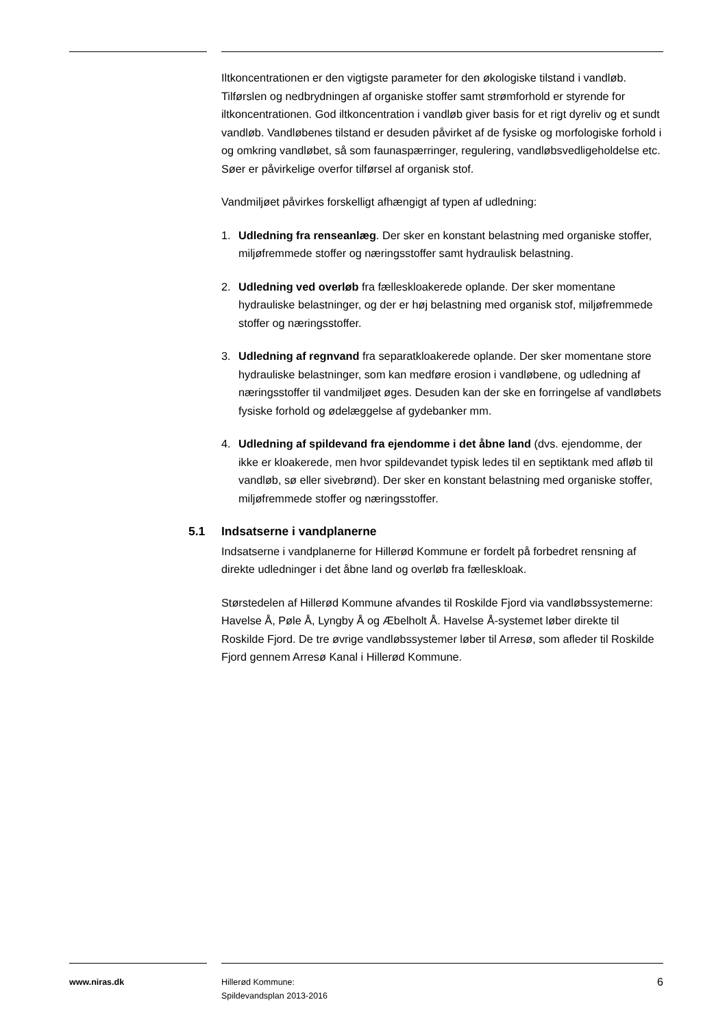Iltkoncentrationen er den vigtigste parameter for den økologiske tilstand i vandløb. Tilførslen og nedbrydningen af organiske stoffer samt strømforhold er styrende for iltkoncentrationen. God iltkoncentration i vandløb giver basis for et rigt dyreliv og et sundt vandløb. Vandløbenes tilstand er desuden påvirket af de fysiske og morfologiske forhold i og omkring vandløbet, så som faunaspærringer, regulering, vandløbsvedligeholdelse etc. Søer er påvirkelige overfor tilførsel af organisk stof.
Vandmiljøet påvirkes forskelligt afhængigt af typen af udledning:
1. Udledning fra renseanlæg. Der sker en konstant belastning med organiske stoffer, miljøfremmede stoffer og næringsstoffer samt hydraulisk belastning.
2. Udledning ved overløb fra fælleskloakerede oplande. Der sker momentane hydrauliske belastninger, og der er høj belastning med organisk stof, miljøfremmede stoffer og næringsstoffer.
3. Udledning af regnvand fra separatkloakerede oplande. Der sker momentane store hydrauliske belastninger, som kan medføre erosion i vandløbene, og udledning af næringsstoffer til vandmiljøet øges. Desuden kan der ske en forringelse af vandløbets fysiske forhold og ødelæggelse af gydebanker mm.
4. Udledning af spildevand fra ejendomme i det åbne land (dvs. ejendomme, der ikke er kloakerede, men hvor spildevandet typisk ledes til en septiktank med afløb til vandløb, sø eller sivebrønd). Der sker en konstant belastning med organiske stoffer, miljøfremmede stoffer og næringsstoffer.
5.1 Indsatserne i vandplanerne
Indsatserne i vandplanerne for Hillerød Kommune er fordelt på forbedret rensning af direkte udledninger i det åbne land og overløb fra fælleskloak.
Størstedelen af Hillerød Kommune afvandes til Roskilde Fjord via vandløbssystemerne: Havelse Å, Pøle Å, Lyngby Å og Æbelholt Å. Havelse Å-systemet løber direkte til Roskilde Fjord. De tre øvrige vandløbssystemer løber til Arresø, som afleder til Roskilde Fjord gennem Arresø Kanal i Hillerød Kommune.
www.niras.dk Hillerød Kommune:
Spildevandsplan 2013-2016
6